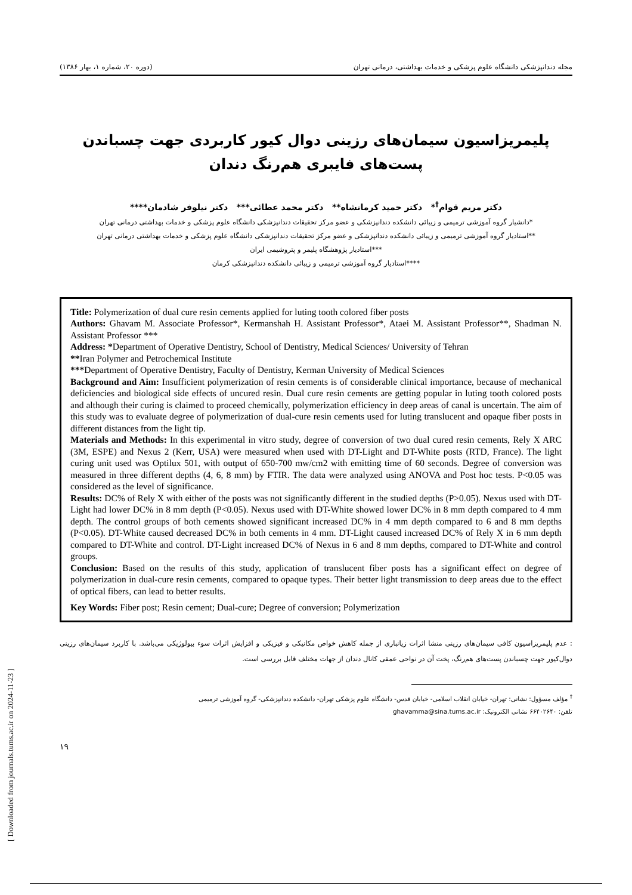مجله دندانپزشکی دانشگاه علوم پزشکی و خدمات بهداشتی، درمانی تهران (دوره ۲۰، شماره ۱، بهار ۱۳۸۶)
پلیمریزاسیون سیمان‌های رزینی دوال کیور کاربردی جهت چسباندن پست‌های فایبری هم‌رنگ دندان
دکتر مریم قوام<sup>†</sup>* دکتر حمید کرمانشاه** دکتر محمد عطائی*** دکتر نیلوفر شادمان****
*دانشیار گروه آموزشی ترمیمی و زیبائی دانشکده دندانپزشکی و عضو مرکز تحقیقات دندانپزشکی دانشگاه علوم پزشکی و خدمات بهداشتی درمانی تهران
**استادیار گروه آموزشی ترمیمی و زیبائی دانشکده دندانپزشکی و عضو مرکز تحقیقات دندانپزشکی دانشگاه علوم پزشکی و خدمات بهداشتی درمانی تهران
***استادیار پژوهشگاه پلیمر و پتروشیمی ایران
****استادیار گروه آموزشی ترمیمی و زیبائی دانشکده دندانپزشکی کرمان
Title: Polymerization of dual cure resin cements applied for luting tooth colored fiber posts
Authors: Ghavam M. Associate Professor*, Kermanshah H. Assistant Professor*, Ataei M. Assistant Professor**, Shadman N. Assistant Professor ***
Address: *Department of Operative Dentistry, School of Dentistry, Medical Sciences/ University of Tehran
**Iran Polymer and Petrochemical Institute
***Department of Operative Dentistry, Faculty of Dentistry, Kerman University of Medical Sciences
Background and Aim: Insufficient polymerization of resin cements is of considerable clinical importance, because of mechanical deficiencies and biological side effects of uncured resin. Dual cure resin cements are getting popular in luting tooth colored posts and although their curing is claimed to proceed chemically, polymerization efficiency in deep areas of canal is uncertain. The aim of this study was to evaluate degree of polymerization of dual-cure resin cements used for luting translucent and opaque fiber posts in different distances from the light tip.
Materials and Methods: In this experimental in vitro study, degree of conversion of two dual cured resin cements, Rely X ARC (3M, ESPE) and Nexus 2 (Kerr, USA) were measured when used with DT-Light and DT-White posts (RTD, France). The light curing unit used was Optilux 501, with output of 650-700 mw/cm2 with emitting time of 60 seconds. Degree of conversion was measured in three different depths (4, 6, 8 mm) by FTIR. The data were analyzed using ANOVA and Post hoc tests. P<0.05 was considered as the level of significance.
Results: DC% of Rely X with either of the posts was not significantly different in the studied depths (P>0.05). Nexus used with DT-Light had lower DC% in 8 mm depth (P<0.05). Nexus used with DT-White showed lower DC% in 8 mm depth compared to 4 mm depth. The control groups of both cements showed significant increased DC% in 4 mm depth compared to 6 and 8 mm depths (P<0.05). DT-White caused decreased DC% in both cements in 4 mm. DT-Light caused increased DC% of Rely X in 6 mm depth compared to DT-White and control. DT-Light increased DC% of Nexus in 6 and 8 mm depths, compared to DT-White and control groups.
Conclusion: Based on the results of this study, application of translucent fiber posts has a significant effect on degree of polymerization in dual-cure resin cements, compared to opaque types. Their better light transmission to deep areas due to the effect of optical fibers, can lead to better results.
Key Words: Fiber post; Resin cement; Dual-cure; Degree of conversion; Polymerization
: عدم پلیمریزاسیون کافی سیمان‌های رزینی منشا اثرات زیانباری از جمله کاهش خواص مکانیکی و فیزیکی و افزایش اثرات سوء بیولوژیکی می‌باشد. با کاربرد سیمان‌های رزینی دوال‌کیور جهت چسباندن پست‌های هم‌رنگ، پخت آن در نواحی عمقی کانال دندان از جهات مختلف قابل بررسی است.
<sup>†</sup> مؤلف مسؤول: نشانی: تهران- خیابان انقلاب اسلامی- خیابان قدس- دانشگاه علوم پزشکی تهران- دانشکده دندانپزشکی- گروه آموزشی ترمیمی
تلفن: ۶۶۴۰۲۶۴۰ نشانی الکترونیک: ghavamma@sina.tums.ac.ir
۱۹
[ Downloaded from journals.tums.ac.ir on 2024-11-23 ]